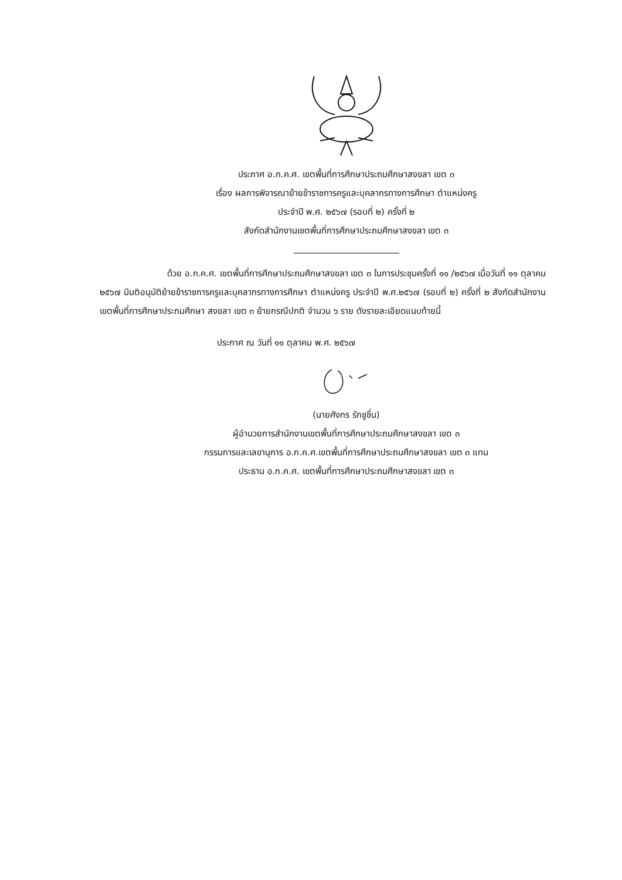ประกาศ อ.ก.ค.ศ. เขตพื้นที่การศึกษาประถมศึกษาสงขลา เขต ๓
เรื่อง ผลการพิจารณาย้ายข้าราชการครูและบุคลากรทางการศึกษา ตำแหน่งครู
ประจำปี พ.ศ. ๒๕๖๗ (รอบที่ ๒) ครั้งที่ ๒
สังกัดสำนักงานเขตพื้นที่การศึกษาประถมศึกษาสงขลา เขต ๓
ด้วย อ.ก.ค.ศ. เขตพื้นที่การศึกษาประถมศึกษาสงขลา เขต ๓ ในการประชุมครั้งที่ ๑๑ /๒๕๖๗ เมื่อวันที่ ๑๑ ตุลาคม ๒๕๖๗ มีมติอนุมัติย้ายข้าราชการครูและบุคลากรทางการศึกษา ตำแหน่งครู ประจำปี พ.ศ.๒๕๖๗ (รอบที่ ๒) ครั้งที่ ๒ สังกัดสำนักงานเขตพื้นที่การศึกษาประถมศึกษา สงขลา เขต ๓ ย้ายกรณีปกติ จำนวน ๖ ราย ดังรายละเอียดแนบท้ายนี้
ประกาศ ณ วันที่ ๑๑ ตุลาคม พ.ศ. ๒๕๖๗
(นายศังกร รักชูชื่น)
ผู้อำนวยการสำนักงานเขตพื้นที่การศึกษาประถมศึกษาสงขลา เขต ๓
กรรมการและเลขานุการ อ.ก.ค.ศ.เขตพื้นที่การศึกษาประถมศึกษาสงขลา เขต ๓ แทน
ประธาน อ.ก.ค.ศ. เขตพื้นที่การศึกษาประถมศึกษาสงขลา เขต ๓